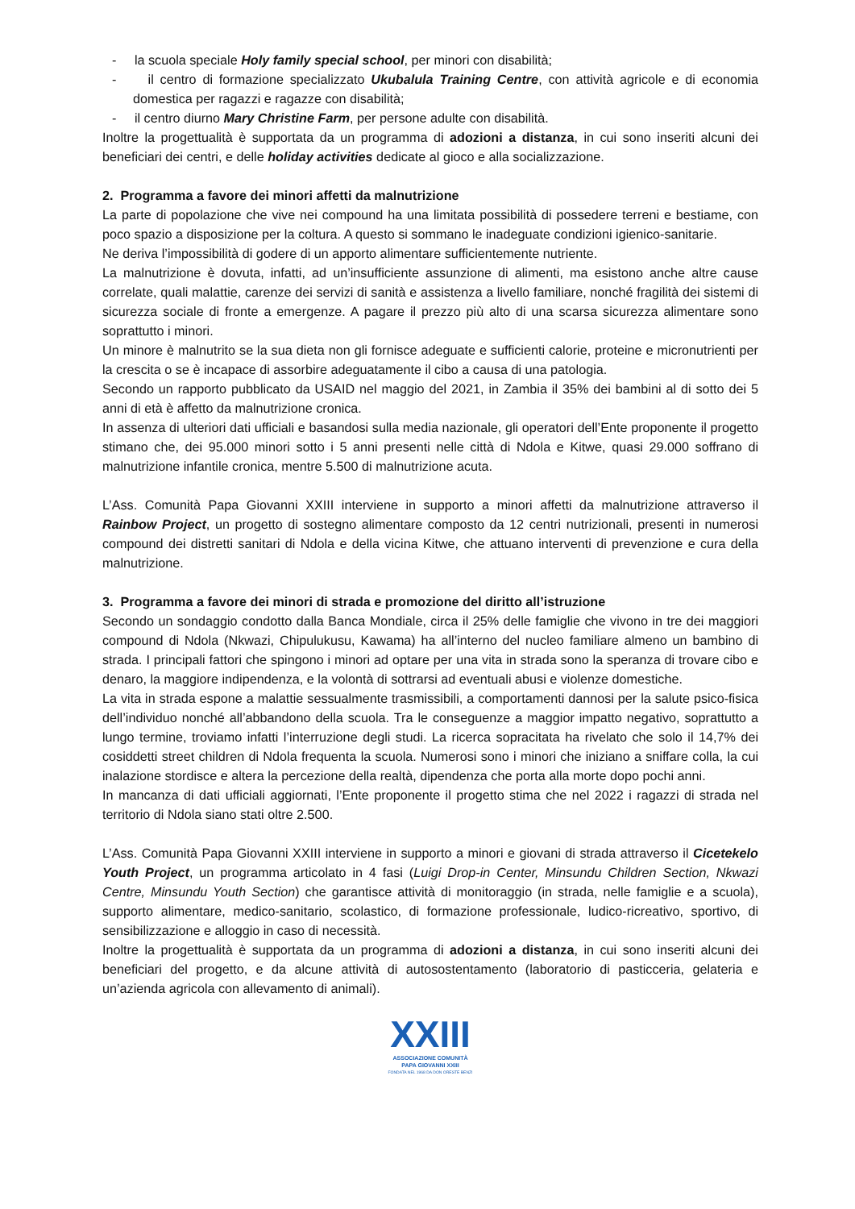- la scuola speciale Holy family special school, per minori con disabilità;
- il centro di formazione specializzato Ukubalula Training Centre, con attività agricole e di economia domestica per ragazzi e ragazze con disabilità;
- il centro diurno Mary Christine Farm, per persone adulte con disabilità.
Inoltre la progettualità è supportata da un programma di adozioni a distanza, in cui sono inseriti alcuni dei beneficiari dei centri, e delle holiday activities dedicate al gioco e alla socializzazione.
2. Programma a favore dei minori affetti da malnutrizione
La parte di popolazione che vive nei compound ha una limitata possibilità di possedere terreni e bestiame, con poco spazio a disposizione per la coltura. A questo si sommano le inadeguate condizioni igienico-sanitarie.
Ne deriva l’impossibilità di godere di un apporto alimentare sufficientemente nutriente.
La malnutrizione è dovuta, infatti, ad un’insufficiente assunzione di alimenti, ma esistono anche altre cause correlate, quali malattie, carenze dei servizi di sanità e assistenza a livello familiare, nonché fragilità dei sistemi di sicurezza sociale di fronte a emergenze. A pagare il prezzo più alto di una scarsa sicurezza alimentare sono soprattutto i minori.
Un minore è malnutrito se la sua dieta non gli fornisce adeguate e sufficienti calorie, proteine e micronutrienti per la crescita o se è incapace di assorbire adeguatamente il cibo a causa di una patologia.
Secondo un rapporto pubblicato da USAID nel maggio del 2021, in Zambia il 35% dei bambini al di sotto dei 5 anni di età è affetto da malnutrizione cronica.
In assenza di ulteriori dati ufficiali e basandosi sulla media nazionale, gli operatori dell’Ente proponente il progetto stimano che, dei 95.000 minori sotto i 5 anni presenti nelle città di Ndola e Kitwe, quasi 29.000 soffrano di malnutrizione infantile cronica, mentre 5.500 di malnutrizione acuta.
L’Ass. Comunità Papa Giovanni XXIII interviene in supporto a minori affetti da malnutrizione attraverso il Rainbow Project, un progetto di sostegno alimentare composto da 12 centri nutrizionali, presenti in numerosi compound dei distretti sanitari di Ndola e della vicina Kitwe, che attuano interventi di prevenzione e cura della malnutrizione.
3. Programma a favore dei minori di strada e promozione del diritto all’istruzione
Secondo un sondaggio condotto dalla Banca Mondiale, circa il 25% delle famiglie che vivono in tre dei maggiori compound di Ndola (Nkwazi, Chipulukusu, Kawama) ha all’interno del nucleo familiare almeno un bambino di strada. I principali fattori che spingono i minori ad optare per una vita in strada sono la speranza di trovare cibo e denaro, la maggiore indipendenza, e la volontà di sottrarsi ad eventuali abusi e violenze domestiche.
La vita in strada espone a malattie sessualmente trasmissibili, a comportamenti dannosi per la salute psico-fisica dell’individuo nonché all’abbandono della scuola. Tra le conseguenze a maggior impatto negativo, soprattutto a lungo termine, troviamo infatti l’interruzione degli studi. La ricerca sopracitata ha rivelato che solo il 14,7% dei cosiddetti street children di Ndola frequenta la scuola. Numerosi sono i minori che iniziano a sniffare colla, la cui inalazione stordisce e altera la percezione della realtà, dipendenza che porta alla morte dopo pochi anni.
In mancanza di dati ufficiali aggiornati, l’Ente proponente il progetto stima che nel 2022 i ragazzi di strada nel territorio di Ndola siano stati oltre 2.500.
L’Ass. Comunità Papa Giovanni XXIII interviene in supporto a minori e giovani di strada attraverso il Cicetekelo Youth Project, un programma articolato in 4 fasi (Luigi Drop-in Center, Minsundu Children Section, Nkwazi Centre, Minsundu Youth Section) che garantisce attività di monitoraggio (in strada, nelle famiglie e a scuola), supporto alimentare, medico-sanitario, scolastico, di formazione professionale, ludico-ricreativo, sportivo, di sensibilizzazione e alloggio in caso di necessità.
Inoltre la progettualità è supportata da un programma di adozioni a distanza, in cui sono inseriti alcuni dei beneficiari del progetto, e da alcune attività di autosostentamento (laboratorio di pasticceria, gelateria e un’azienda agricola con allevamento di animali).
XXIII
ASSOCIAZIONE COMUNITÀ
PAPA GIOVANNI XXIII
FONDATA NEL 1968 DA DON ORESTE BENZI